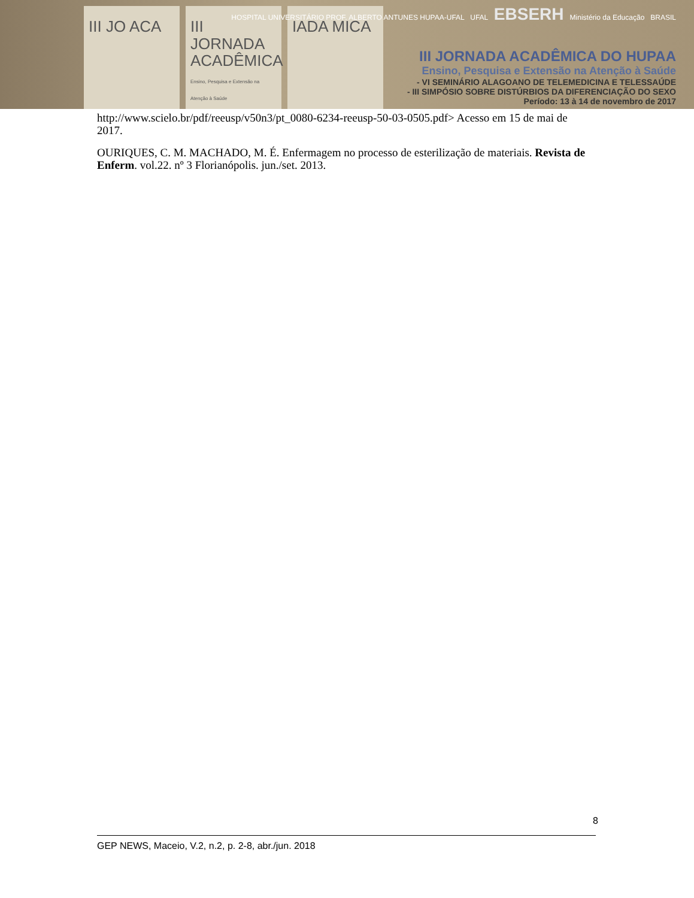III JO ACA III JORNADA ACADÊMICA
Ensino, Pesquisa e Extensão na Atenção à Saúde
IADA MICA
HOSPITAL UNIVERSITÁRIO PROF. ALBERTO ANTUNES HUPAA-UFAL UFAL EBSERH Ministério da Educação BRASIL
III JORNADA ACADÊMICA DO HUPAA
Ensino, Pesquisa e Extensão na Atenção à Saúde
- VI SEMINÁRIO ALAGOANO DE TELEMEDICINA E TELESSAÚDE
- III SIMPÓSIO SOBRE DISTÚRBIOS DA DIFERENCIAÇÃO DO SEXO
Período: 13 à 14 de novembro de 2017
http://www.scielo.br/pdf/reeusp/v50n3/pt_0080-6234-reeusp-50-03-0505.pdf> Acesso em 15 de mai de 2017.
OURIQUES, C. M. MACHADO, M. É. Enfermagem no processo de esterilização de materiais. Revista de Enferm. vol.22. nº 3 Florianópolis. jun./set. 2013.
8
GEP NEWS, Maceio, V.2, n.2, p. 2-8, abr./jun. 2018